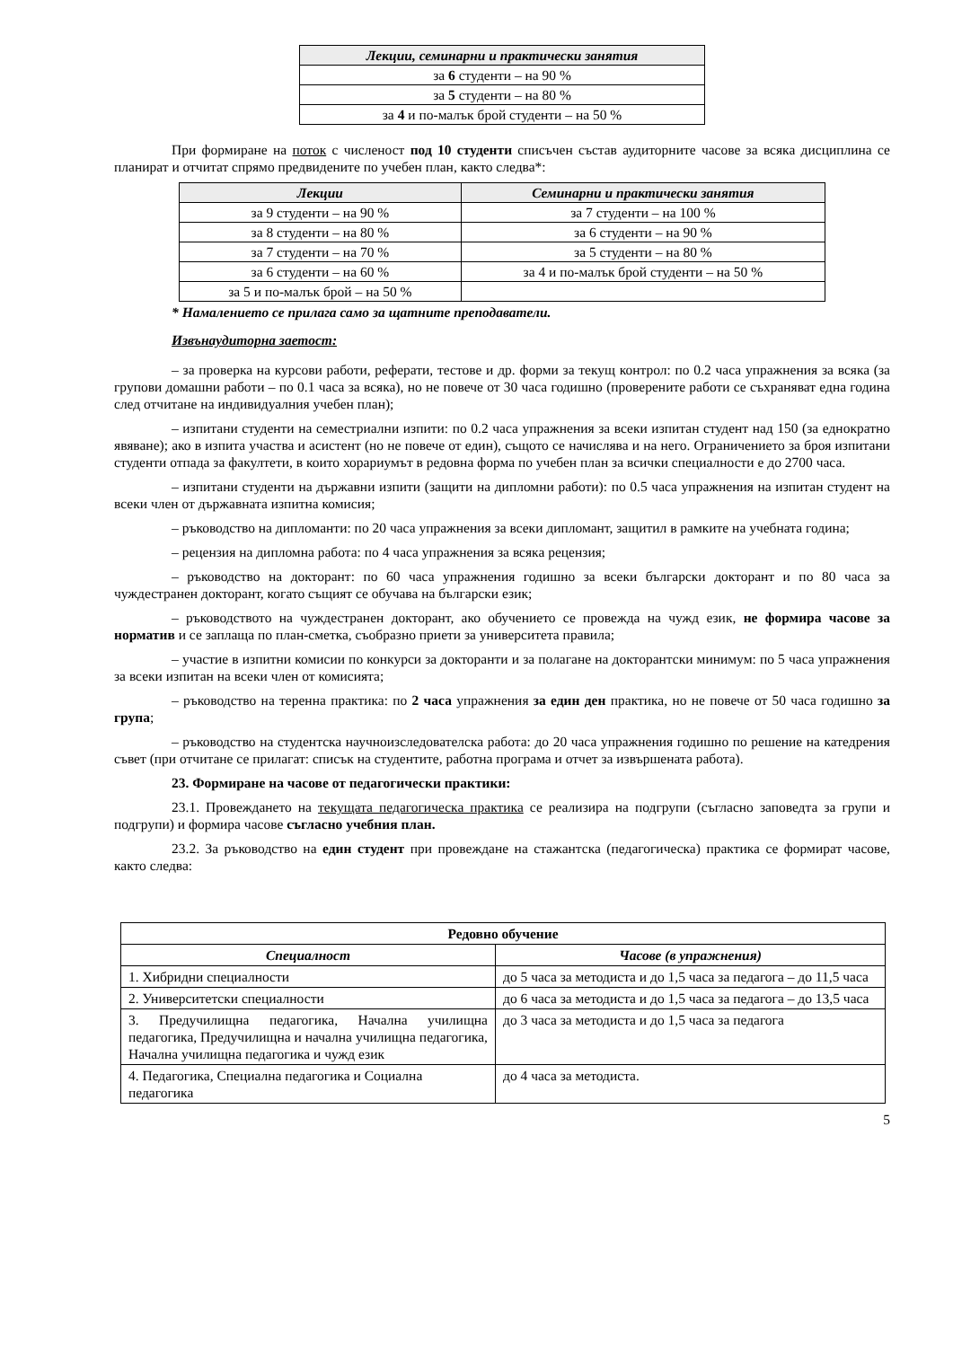| Лекции, семинарни и практически занятия |
| --- |
| за 6 студенти – на 90 % |
| за 5 студенти – на 80 % |
| за 4 и по-малък брой студенти – на 50 % |
При формиране на поток с численост под 10 студенти списъчен състав аудиторните часове за всяка дисциплина се планират и отчитат спрямо предвидените по учебен план, както следва*:
| Лекции | Семинарни и практически занятия |
| --- | --- |
| за 9 студенти – на 90 % | за 7 студенти – на 100 % |
| за 8 студенти – на 80 % | за 6 студенти – на 90 % |
| за 7 студенти – на 70 % | за 5 студенти – на 80 % |
| за 6 студенти – на 60 % | за 4 и по-малък брой студенти – на 50 % |
| за 5 и по-малък брой – на 50 % | |
* Намалението се прилага само за щатните преподаватели.
Извънаудиторна заетост:
– за проверка на курсови работи, реферати, тестове и др. форми за текущ контрол: по 0.2 часа упражнения за всяка (за групови домашни работи – по 0.1 часа за всяка), но не повече от 30 часа годишно (проверените работи се съхраняват една година след отчитане на индивидуалния учебен план);
– изпитани студенти на семестриални изпити: по 0.2 часа упражнения за всеки изпитан студент над 150 (за еднократно явяване); ако в изпита участва и асистент (но не повече от един), същото се начислява и на него. Ограничението за броя изпитани студенти отпада за факултети, в които хорариумът в редовна форма по учебен план за всички специалности е до 2700 часа.
– изпитани студенти на държавни изпити (защити на дипломни работи): по 0.5 часа упражнения на изпитан студент на всеки член от държавната изпитна комисия;
– ръководство на дипломанти: по 20 часа упражнения за всеки дипломант, защитил в рамките на учебната година;
– рецензия на дипломна работа: по 4 часа упражнения за всяка рецензия;
– ръководство на докторант: по 60 часа упражнения годишно за всеки български докторант и по 80 часа за чуждестранен докторант, когато същият се обучава на български език;
– ръководството на чуждестранен докторант, ако обучението се провежда на чужд език, не формира часове за норматив и се заплаща по план-сметка, съобразно приети за университета правила;
– участие в изпитни комисии по конкурси за докторанти и за полагане на докторантски минимум: по 5 часа упражнения за всеки изпитан на всеки член от комисията;
– ръководство на теренна практика: по 2 часа упражнения за един ден практика, но не повече от 50 часа годишно за група;
– ръководство на студентска научноизследователска работа: до 20 часа упражнения годишно по решение на катедрения съвет (при отчитане се прилагат: списък на студентите, работна програма и отчет за извършената работа).
23. Формиране на часове от педагогически практики:
23.1. Провеждането на текущата педагогическа практика се реализира на подгрупи (съгласно заповедта за групи и подгрупи) и формира часове съгласно учебния план.
23.2. За ръководство на един студент при провеждане на стажантска (педагогическа) практика се формират часове, както следва:
| Редовно обучение | |
| --- | --- |
| Специалност | Часове (в упражнения) |
| 1. Хибридни специалности | до 5 часа за методиста и до 1,5 часа за педагога – до 11,5 часа |
| 2. Университетски специалности | до 6 часа за методиста и до 1,5 часа за педагога – до 13,5 часа |
| 3. Предучилищна педагогика, Начална училищна педагогика, Предучилищна и начална училищна педагогика, Начална училищна педагогика и чужд език | до 3 часа за методиста и до 1,5 часа за педагога |
| 4. Педагогика, Специална педагогика и Социална педагогика | до 4 часа за методиста. |
5